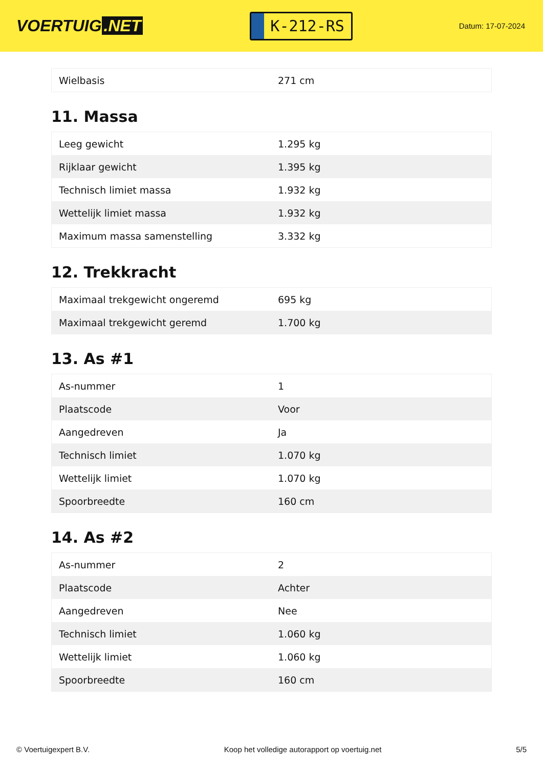VOERTUIG.NET
K-212-RS
Datum: 17-07-2024
| Wielbasis | 271 cm |
11. Massa
| Leeg gewicht | 1.295 kg |
| Rijklaar gewicht | 1.395 kg |
| Technisch limiet massa | 1.932 kg |
| Wettelijk limiet massa | 1.932 kg |
| Maximum massa samenstelling | 3.332 kg |
12. Trekkracht
| Maximaal trekgewicht ongeremd | 695 kg |
| Maximaal trekgewicht geremd | 1.700 kg |
13. As #1
| As-nummer | 1 |
| Plaatscode | Voor |
| Aangedreven | Ja |
| Technisch limiet | 1.070 kg |
| Wettelijk limiet | 1.070 kg |
| Spoorbreedte | 160 cm |
14. As #2
| As-nummer | 2 |
| Plaatscode | Achter |
| Aangedreven | Nee |
| Technisch limiet | 1.060 kg |
| Wettelijk limiet | 1.060 kg |
| Spoorbreedte | 160 cm |
© Voertuigexpert B.V. Koop het volledige autorapport op voertuig.net 5/5